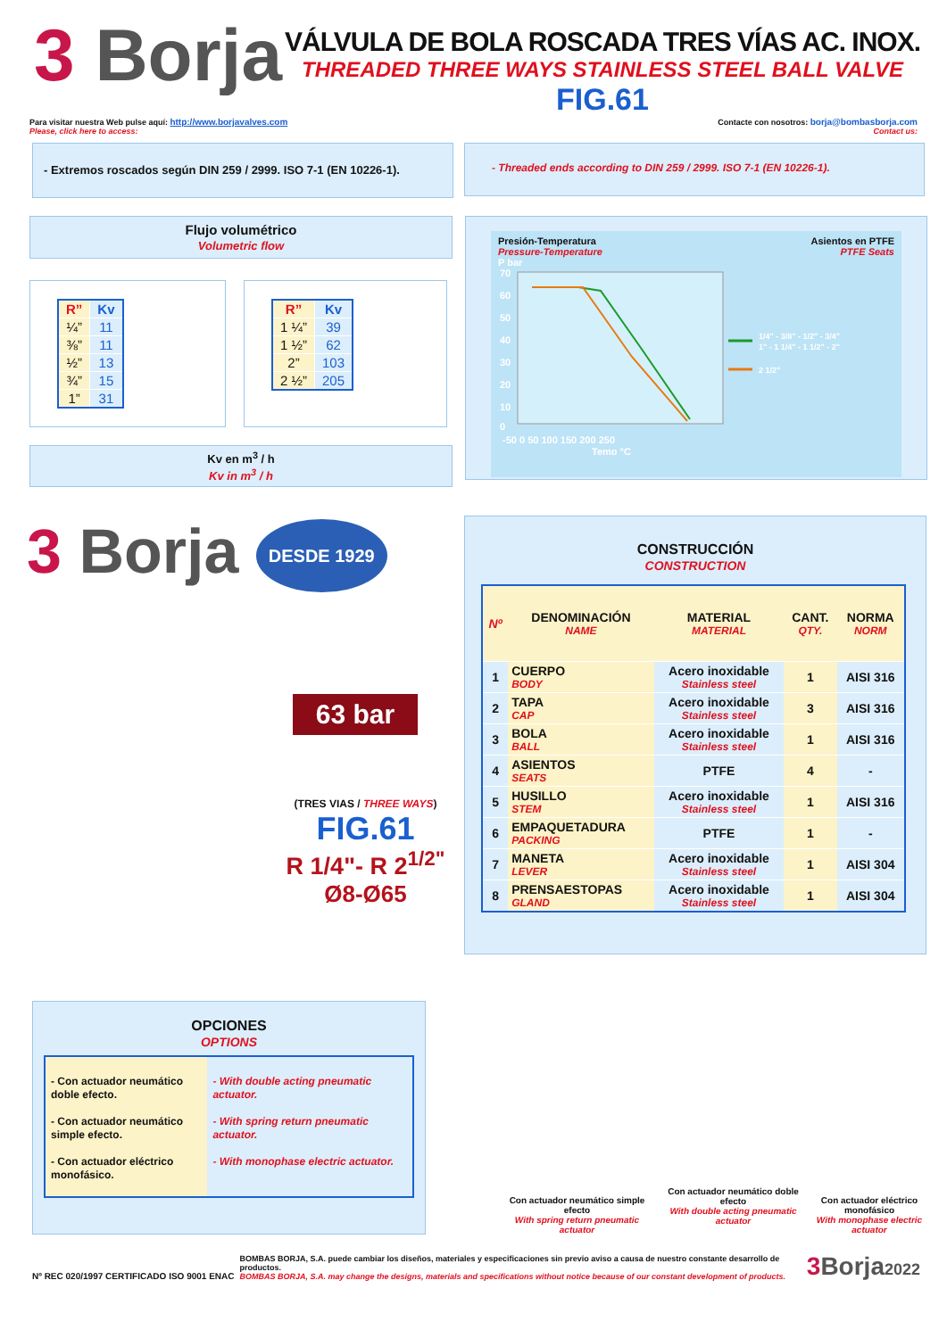3 Borja
VÁLVULA DE BOLA ROSCADA TRES VÍAS AC. INOX.
THREADED THREE WAYS STAINLESS STEEL BALL VALVE
FIG.61
Para visitar nuestra Web pulse aquí: http://www.borjavalves.com
Please, click here to access:
Contacte con nosotros: borja@bombasborja.com
Contact us:
- Extremos roscados según DIN 259 / 2999. ISO 7-1 (EN 10226-1).
- Threaded ends according to DIN 259 / 2999. ISO 7-1 (EN 10226-1).
Flujo volumétrico
Volumetric flow
| R” | Kv |
| --- | --- |
| ¼” | 11 |
| ⅜” | 11 |
| ½” | 13 |
| ¾” | 15 |
| 1” | 31 |
| R” | Kv |
| --- | --- |
| 1 ¼” | 39 |
| 1 ½” | 62 |
| 2” | 103 |
| 2 ½” | 205 |
Kv en m<sup>3</sup> / h
Kv in m<sup>3</sup> / h
Presión-Temperatura
Pressure-Temperature
P bar
Asientos en PTFE
PTFE Seats
70
60
50
40
30
20
10
0
-50 0 50 100 150 200 250
Temp °C
1/4" - 3/8" - 1/2" - 3/4"
1" - 1 1/4" - 1 1/2" - 2"
2 1/2"
3 Borja DESDE 1929
63 bar
(TRES VIAS / THREE WAYS)
FIG.61
R 1/4"- R 2<sup>1/2"</sup>
Ø8-Ø65
CONSTRUCCIÓN
CONSTRUCTION
| Nº | DENOMINACIÓN NAME | MATERIAL MATERIAL | CANT. QTY. | NORMA NORM |
| --- | --- | --- | --- | --- |
| 1 | CUERPO BODY | Acero inoxidable Stainless steel | 1 | AISI 316 |
| 2 | TAPA CAP | Acero inoxidable Stainless steel | 3 | AISI 316 |
| 3 | BOLA BALL | Acero inoxidable Stainless steel | 1 | AISI 316 |
| 4 | ASIENTOS SEATS | PTFE | 4 | - |
| 5 | HUSILLO STEM | Acero inoxidable Stainless steel | 1 | AISI 316 |
| 6 | EMPAQUETADURA PACKING | PTFE | 1 | - |
| 7 | MANETA LEVER | Acero inoxidable Stainless steel | 1 | AISI 304 |
| 8 | PRENSAESTOPAS GLAND | Acero inoxidable Stainless steel | 1 | AISI 304 |
OPCIONES
OPTIONS
- Con actuador neumático doble efecto.
- Con actuador neumático simple efecto.
- Con actuador eléctrico monofásico.
- With double acting pneumatic actuator.
- With spring return pneumatic actuator.
- With monophase electric actuator.
Con actuador neumático simple efecto
With spring return pneumatic actuator
Con actuador neumático doble efecto
With double acting pneumatic actuator
Con actuador eléctrico monofásico
With monophase electric actuator
Nº REC 020/1997 CERTIFICADO ISO 9001 ENAC
BOMBAS BORJA, S.A. puede cambiar los diseños, materiales y especificaciones sin previo aviso a causa de nuestro constante desarrollo de productos.
BOMBAS BORJA, S.A. may change the designs, materials and specifications without notice because of our constant development of products.
3 Borja2022